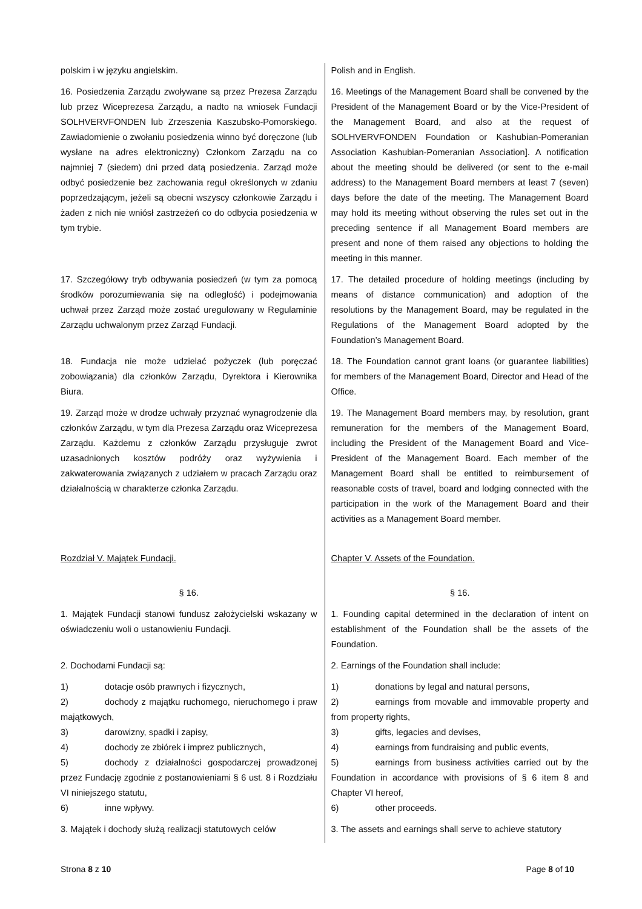| polskim i w języku angielskim. | Polish and in English. |
| 16. Posiedzenia Zarządu zwoływane są przez Prezesa Zarządu lub przez Wiceprezesa Zarządu, a nadto na wniosek Fundacji SOLHVERVFONDEN lub Zrzeszenia Kaszubsko-Pomorskiego. Zawiadomienie o zwołaniu posiedzenia winno być doręczone (lub wysłane na adres elektroniczny) Członkom Zarządu na co najmniej 7 (siedem) dni przed datą posiedzenia. Zarząd może odbyć posiedzenie bez zachowania reguł określonych w zdaniu poprzedzającym, jeżeli są obecni wszyscy członkowie Zarządu i żaden z nich nie wniósł zastrzeżeń co do odbycia posiedzenia w tym trybie. | 16. Meetings of the Management Board shall be convened by the President of the Management Board or by the Vice-President of the Management Board, and also at the request of SOLHVERVFONDEN Foundation or Kashubian-Pomeranian Association Kashubian-Pomeranian Association]. A notification about the meeting should be delivered (or sent to the e-mail address) to the Management Board members at least 7 (seven) days before the date of the meeting. The Management Board may hold its meeting without observing the rules set out in the preceding sentence if all Management Board members are present and none of them raised any objections to holding the meeting in this manner. |
| 17. Szczegółowy tryb odbywania posiedzeń (w tym za pomocą środków porozumiewania się na odległość) i podejmowania uchwał przez Zarząd może zostać uregulowany w Regulaminie Zarządu uchwalonym przez Zarząd Fundacji. | 17. The detailed procedure of holding meetings (including by means of distance communication) and adoption of the resolutions by the Management Board, may be regulated in the Regulations of the Management Board adopted by the Foundation’s Management Board. |
| 18. Fundacja nie może udzielać pożyczek (lub poręczać zobowiązania) dla członków Zarządu, Dyrektora i Kierownika Biura. | 18. The Foundation cannot grant loans (or guarantee liabilities) for members of the Management Board, Director and Head of the Office. |
| 19. Zarząd może w drodze uchwały przyznać wynagrodzenie dla członków Zarządu, w tym dla Prezesa Zarządu oraz Wiceprezesa Zarządu. Każdemu z członków Zarządu przysługuje zwrot uzasadnionych kosztów podróży oraz wyżywienia i zakwaterowania związanych z udziałem w pracach Zarządu oraz działalnością w charakterze członka Zarządu. | 19. The Management Board members may, by resolution, grant remuneration for the members of the Management Board, including the President of the Management Board and Vice-President of the Management Board. Each member of the Management Board shall be entitled to reimbursement of reasonable costs of travel, board and lodging connected with the participation in the work of the Management Board and their activities as a Management Board member. |
| Rozdział V. Majątek Fundacji. | Chapter V. Assets of the Foundation. |
| § 16. | § 16. |
| 1. Majątek Fundacji stanowi fundusz założycielski wskazany w oświadczeniu woli o ustanowieniu Fundacji. | 1. Founding capital determined in the declaration of intent on establishment of the Foundation shall be the assets of the Foundation. |
| 2. Dochodami Fundacji są: | 2. Earnings of the Foundation shall include: |
| 1) dotacje osób prawnych i fizycznych, 2) dochody z majątku ruchomego, nieruchomego i praw majątkowych, 3) darowizny, spadki i zapisy, 4) dochody ze zbiórek i imprez publicznych, 5) dochody z działalności gospodarczej prowadzonej przez Fundację zgodnie z postanowieniami § 6 ust. 8 i Rozdziału VI niniejszego statutu, 6) inne wpływy. | 1) donations by legal and natural persons, 2) earnings from movable and immovable property and from property rights, 3) gifts, legacies and devises, 4) earnings from fundraising and public events, 5) earnings from business activities carried out by the Foundation in accordance with provisions of § 6 item 8 and Chapter VI hereof, 6) other proceeds. |
| 3. Majątek i dochody służą realizacji statutowych celów | 3. The assets and earnings shall serve to achieve statutory |
Strona 8 z 10 Page 8 of 10